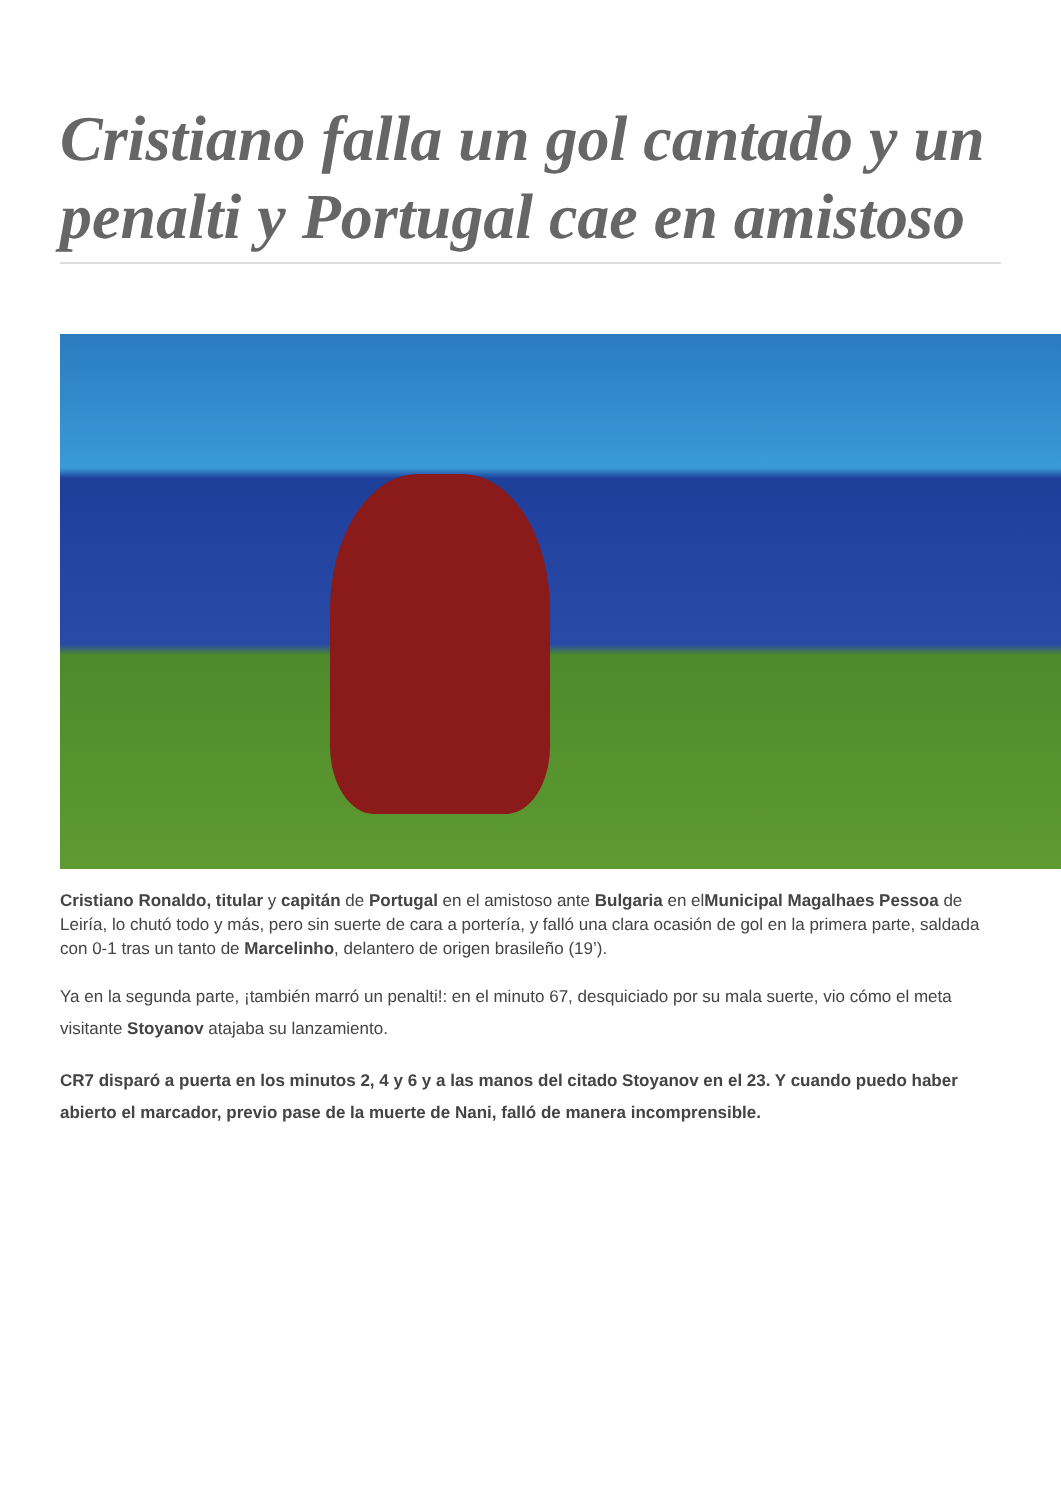Cristiano falla un gol cantado y un penalti y Portugal cae en amistoso
Cristiano Ronaldo, titular y capitán de Portugal en el amistoso ante Bulgaria en elMunicipal Magalhaes Pessoa de Leiría, lo chutó todo y más, pero sin suerte de cara a portería, y falló una clara ocasión de gol en la primera parte, saldada con 0-1 tras un tanto de Marcelinho, delantero de origen brasileño (19’).
Ya en la segunda parte, ¡también marró un penalti!: en el minuto 67, desquiciado por su mala suerte, vio cómo el meta visitante Stoyanov atajaba su lanzamiento.
CR7 disparó a puerta en los minutos 2, 4 y 6 y a las manos del citado Stoyanov en el 23. Y cuando puedo haber abierto el marcador, previo pase de la muerte de Nani, falló de manera incomprensible.